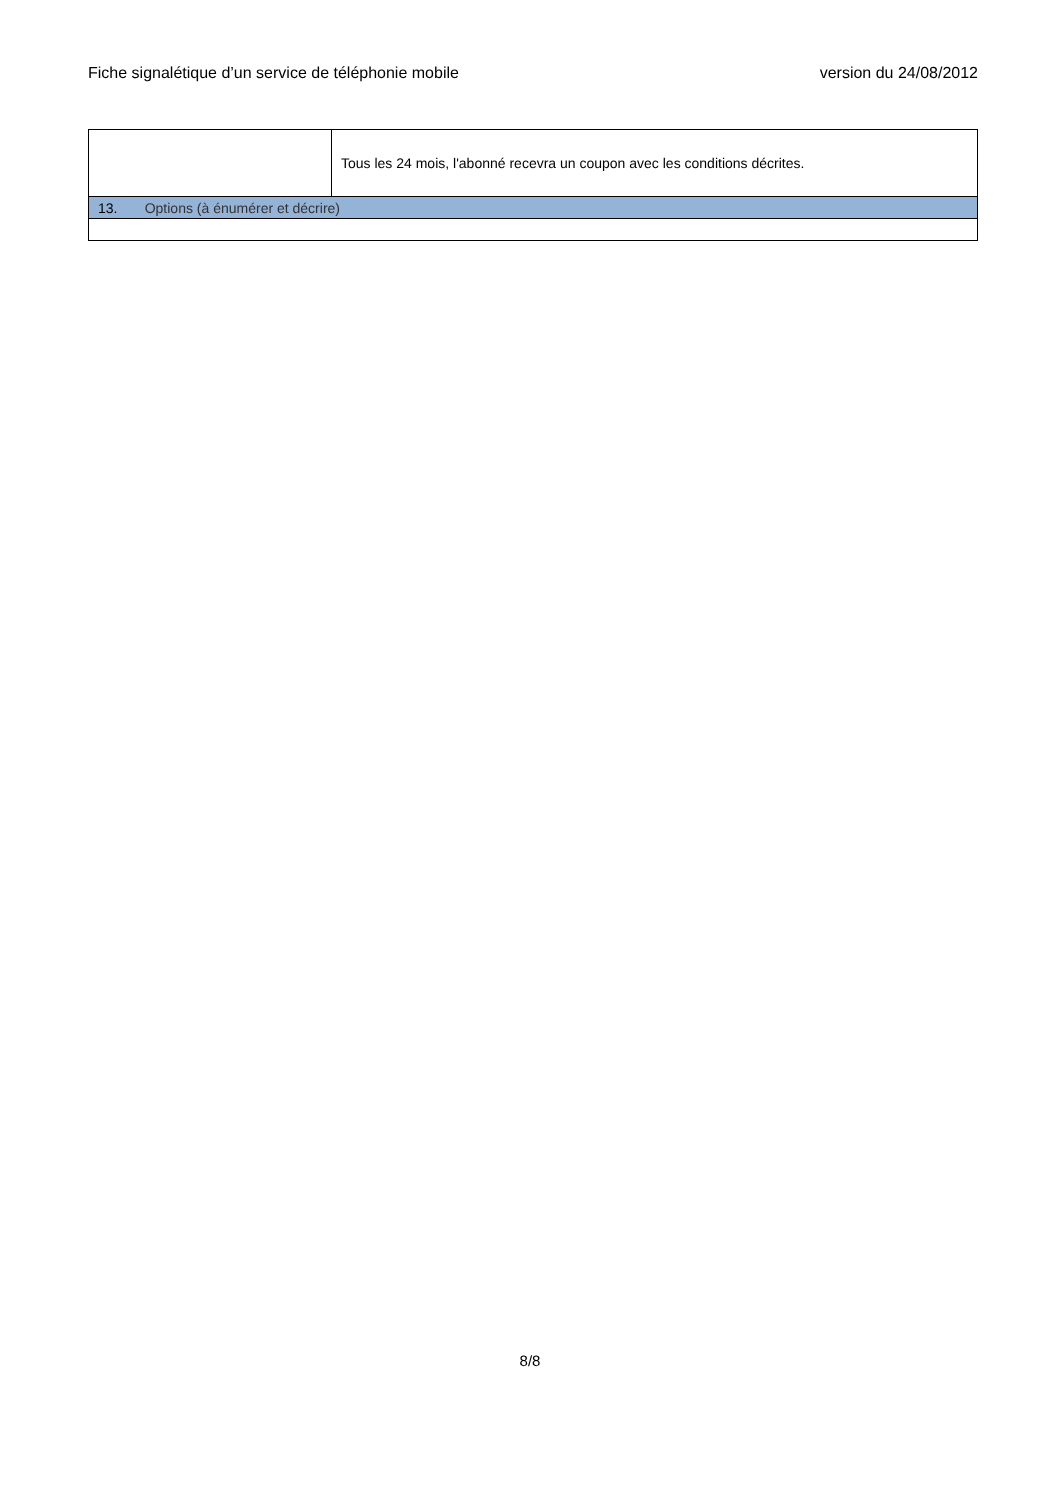Fiche signalétique d’un service de téléphonie mobile version du 24/08/2012
| | Tous les 24 mois, l'abonné recevra un coupon avec les conditions décrites. |
| 13. Options (à énumérer et décrire) | |
8/8